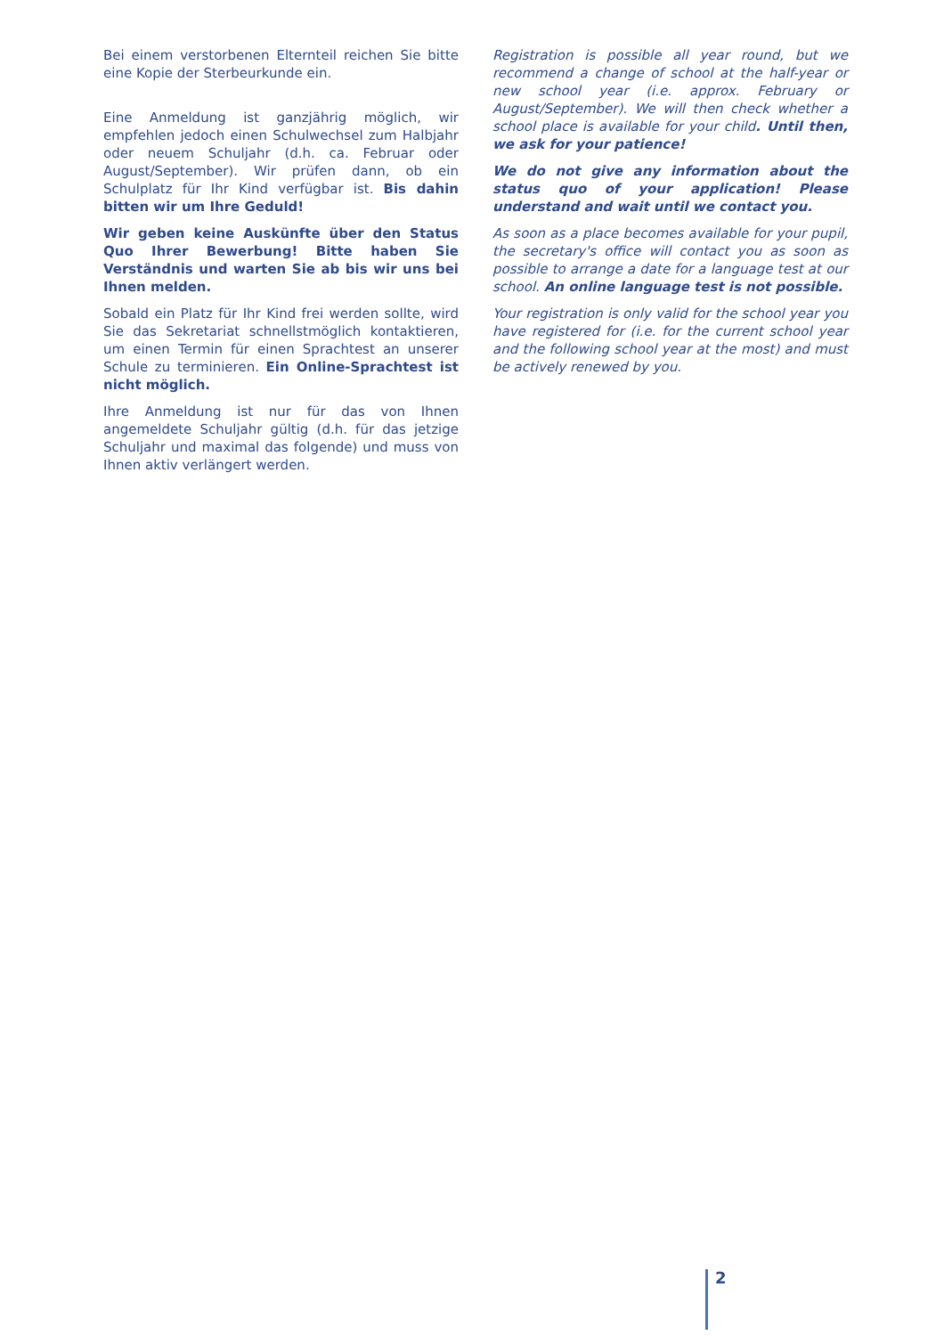Bei einem verstorbenen Elternteil reichen Sie bitte eine Kopie der Sterbeurkunde ein.
Eine Anmeldung ist ganzjährig möglich, wir empfehlen jedoch einen Schulwechsel zum Halbjahr oder neuem Schuljahr (d.h. ca. Februar oder August/September). Wir prüfen dann, ob ein Schulplatz für Ihr Kind verfügbar ist. Bis dahin bitten wir um Ihre Geduld!
Wir geben keine Auskünfte über den Status Quo Ihrer Bewerbung! Bitte haben Sie Verständnis und warten Sie ab bis wir uns bei Ihnen melden.
Sobald ein Platz für Ihr Kind frei werden sollte, wird Sie das Sekretariat schnellstmöglich kontaktieren, um einen Termin für einen Sprachtest an unserer Schule zu terminieren. Ein Online-Sprachtest ist nicht möglich.
Ihre Anmeldung ist nur für das von Ihnen angemeldete Schuljahr gültig (d.h. für das jetzige Schuljahr und maximal das folgende) und muss von Ihnen aktiv verlängert werden.
Registration is possible all year round, but we recommend a change of school at the half-year or new school year (i.e. approx. February or August/September). We will then check whether a school place is available for your child. Until then, we ask for your patience!
We do not give any information about the status quo of your application! Please understand and wait until we contact you.
As soon as a place becomes available for your pupil, the secretary's office will contact you as soon as possible to arrange a date for a language test at our school. An online language test is not possible.
Your registration is only valid for the school year you have registered for (i.e. for the current school year and the following school year at the most) and must be actively renewed by you.
2